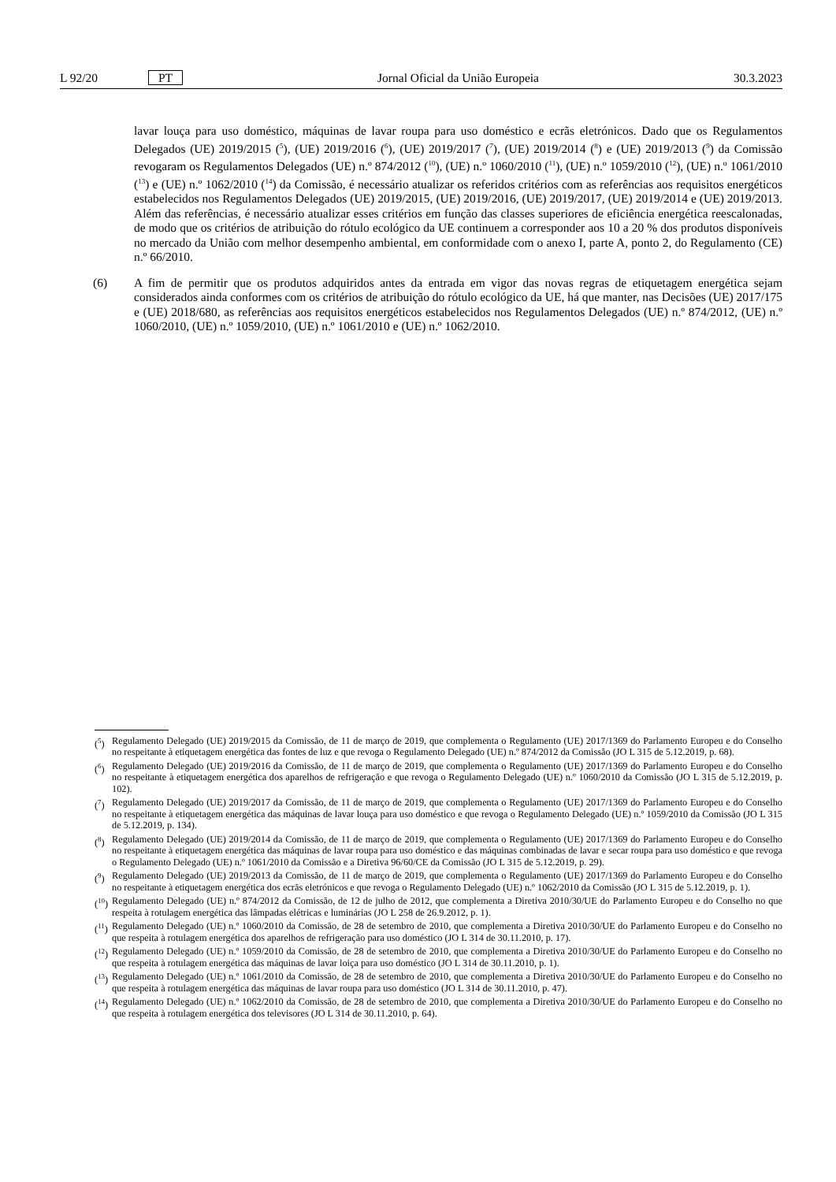L 92/20 PT Jornal Oficial da União Europeia 30.3.2023
lavar louça para uso doméstico, máquinas de lavar roupa para uso doméstico e ecrãs eletrónicos. Dado que os Regulamentos Delegados (UE) 2019/2015 (<sup>5</sup>), (UE) 2019/2016 (<sup>6</sup>), (UE) 2019/2017 (<sup>7</sup>), (UE) 2019/2014 (<sup>8</sup>) e (UE) 2019/2013 (<sup>9</sup>) da Comissão revogaram os Regulamentos Delegados (UE) n.º 874/2012 (<sup>10</sup>), (UE) n.º 1060/2010 (<sup>11</sup>), (UE) n.º 1059/2010 (<sup>12</sup>), (UE) n.º 1061/2010 (<sup>13</sup>) e (UE) n.º 1062/2010 (<sup>14</sup>) da Comissão, é necessário atualizar os referidos critérios com as referências aos requisitos energéticos estabelecidos nos Regulamentos Delegados (UE) 2019/2015, (UE) 2019/2016, (UE) 2019/2017, (UE) 2019/2014 e (UE) 2019/2013. Além das referências, é necessário atualizar esses critérios em função das classes superiores de eficiência energética reescalonadas, de modo que os critérios de atribuição do rótulo ecológico da UE continuem a corresponder aos 10 a 20 % dos produtos disponíveis no mercado da União com melhor desempenho ambiental, em conformidade com o anexo I, parte A, ponto 2, do Regulamento (CE) n.º 66/2010.
(6) A fim de permitir que os produtos adquiridos antes da entrada em vigor das novas regras de etiquetagem energética sejam considerados ainda conformes com os critérios de atribuição do rótulo ecológico da UE, há que manter, nas Decisões (UE) 2017/175 e (UE) 2018/680, as referências aos requisitos energéticos estabelecidos nos Regulamentos Delegados (UE) n.º 874/2012, (UE) n.º 1060/2010, (UE) n.º 1059/2010, (UE) n.º 1061/2010 e (UE) n.º 1062/2010.
(<sup>5</sup>) Regulamento Delegado (UE) 2019/2015 da Comissão, de 11 de março de 2019, que complementa o Regulamento (UE) 2017/1369 do Parlamento Europeu e do Conselho no respeitante à etiquetagem energética das fontes de luz e que revoga o Regulamento Delegado (UE) n.º 874/2012 da Comissão (JO L 315 de 5.12.2019, p. 68).
(<sup>6</sup>) Regulamento Delegado (UE) 2019/2016 da Comissão, de 11 de março de 2019, que complementa o Regulamento (UE) 2017/1369 do Parlamento Europeu e do Conselho no respeitante à etiquetagem energética dos aparelhos de refrigeração e que revoga o Regulamento Delegado (UE) n.º 1060/2010 da Comissão (JO L 315 de 5.12.2019, p. 102).
(<sup>7</sup>) Regulamento Delegado (UE) 2019/2017 da Comissão, de 11 de março de 2019, que complementa o Regulamento (UE) 2017/1369 do Parlamento Europeu e do Conselho no respeitante à etiquetagem energética das máquinas de lavar louça para uso doméstico e que revoga o Regulamento Delegado (UE) n.º 1059/2010 da Comissão (JO L 315 de 5.12.2019, p. 134).
(<sup>8</sup>) Regulamento Delegado (UE) 2019/2014 da Comissão, de 11 de março de 2019, que complementa o Regulamento (UE) 2017/1369 do Parlamento Europeu e do Conselho no respeitante à etiquetagem energética das máquinas de lavar roupa para uso doméstico e das máquinas combinadas de lavar e secar roupa para uso doméstico e que revoga o Regulamento Delegado (UE) n.º 1061/2010 da Comissão e a Diretiva 96/60/CE da Comissão (JO L 315 de 5.12.2019, p. 29).
(<sup>9</sup>) Regulamento Delegado (UE) 2019/2013 da Comissão, de 11 de março de 2019, que complementa o Regulamento (UE) 2017/1369 do Parlamento Europeu e do Conselho no respeitante à etiquetagem energética dos ecrãs eletrónicos e que revoga o Regulamento Delegado (UE) n.º 1062/2010 da Comissão (JO L 315 de 5.12.2019, p. 1).
(<sup>10</sup>) Regulamento Delegado (UE) n.º 874/2012 da Comissão, de 12 de julho de 2012, que complementa a Diretiva 2010/30/UE do Parlamento Europeu e do Conselho no que respeita à rotulagem energética das lâmpadas elétricas e luminárias (JO L 258 de 26.9.2012, p. 1).
(<sup>11</sup>) Regulamento Delegado (UE) n.º 1060/2010 da Comissão, de 28 de setembro de 2010, que complementa a Diretiva 2010/30/UE do Parlamento Europeu e do Conselho no que respeita à rotulagem energética dos aparelhos de refrigeração para uso doméstico (JO L 314 de 30.11.2010, p. 17).
(<sup>12</sup>) Regulamento Delegado (UE) n.º 1059/2010 da Comissão, de 28 de setembro de 2010, que complementa a Diretiva 2010/30/UE do Parlamento Europeu e do Conselho no que respeita à rotulagem energética das máquinas de lavar loiça para uso doméstico (JO L 314 de 30.11.2010, p. 1).
(<sup>13</sup>) Regulamento Delegado (UE) n.º 1061/2010 da Comissão, de 28 de setembro de 2010, que complementa a Diretiva 2010/30/UE do Parlamento Europeu e do Conselho no que respeita à rotulagem energética das máquinas de lavar roupa para uso doméstico (JO L 314 de 30.11.2010, p. 47).
(<sup>14</sup>) Regulamento Delegado (UE) n.º 1062/2010 da Comissão, de 28 de setembro de 2010, que complementa a Diretiva 2010/30/UE do Parlamento Europeu e do Conselho no que respeita à rotulagem energética dos televisores (JO L 314 de 30.11.2010, p. 64).